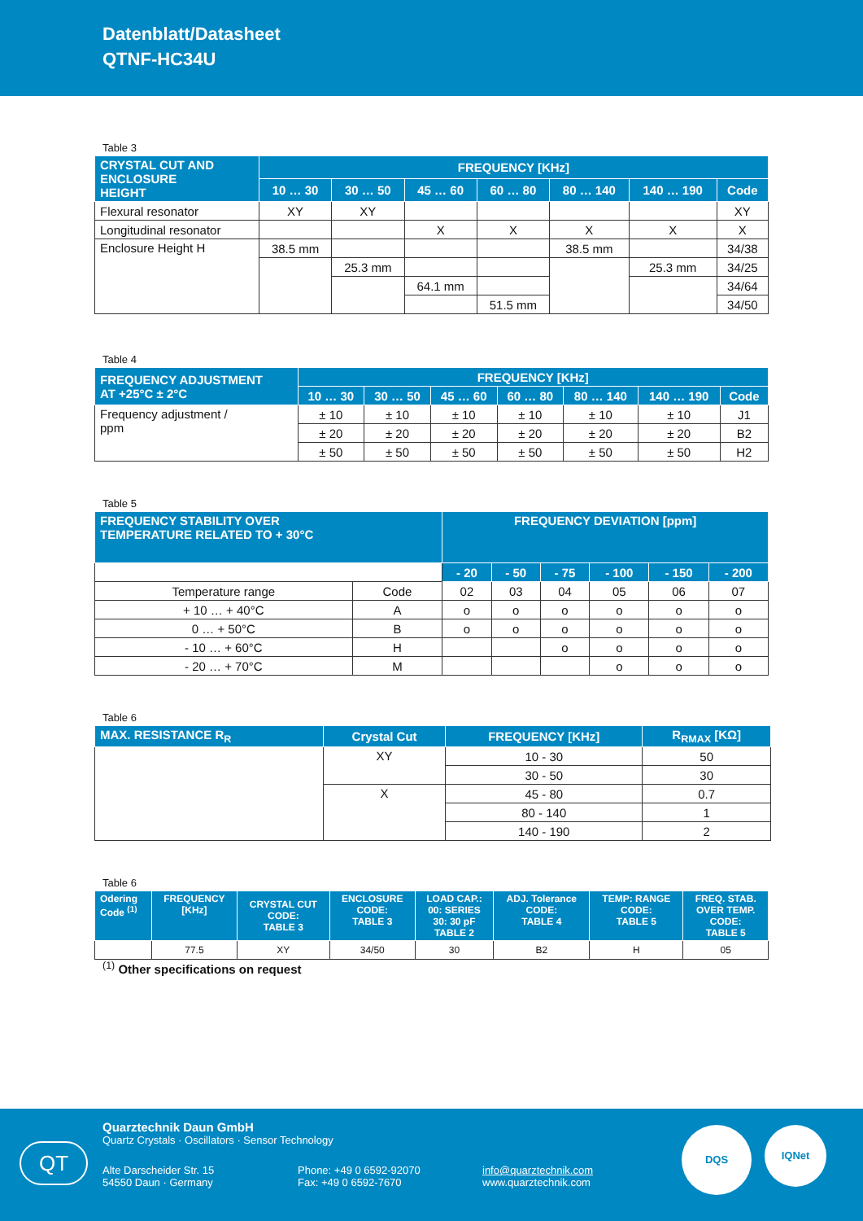Datenblatt/Datasheet
QTNF-HC34U
Table 3
| CRYSTAL CUT AND ENCLOSURE HEIGHT | FREQUENCY [KHz] | | | | | | |
| --- | --- | --- | --- | --- | --- | --- | --- |
| | 10 … 30 | 30 … 50 | 45 … 60 | 60 … 80 | 80 … 140 | 140 … 190 | Code |
| Flexural resonator | XY | XY | | | | | XY |
| Longitudinal resonator | | | X | X | X | X | X |
| Enclosure Height H | 38.5 mm | | | | 38.5 mm | | 34/38 |
| | | 25.3 mm | | | | 25.3 mm | 34/25 |
| | | | 64.1 mm | | | | 34/64 |
| | | | | 51.5 mm | | | 34/50 |
Table 4
| FREQUENCY ADJUSTMENT AT +25°C ± 2°C | FREQUENCY [KHz] | | | | | | |
| --- | --- | --- | --- | --- | --- | --- | --- |
| | 10 … 30 | 30 … 50 | 45 … 60 | 60 … 80 | 80 … 140 | 140 … 190 | Code |
| Frequency adjustment / ppm | ± 10 | ± 10 | ± 10 | ± 10 | ± 10 | ± 10 | J1 |
| | ± 20 | ± 20 | ± 20 | ± 20 | ± 20 | ± 20 | B2 |
| | ± 50 | ± 50 | ± 50 | ± 50 | ± 50 | ± 50 | H2 |
Table 5
| FREQUENCY STABILITY OVER TEMPERATURE RELATED TO + 30°C | | FREQUENCY DEVIATION [ppm] | | | | | |
| --- | --- | --- | --- | --- | --- | --- | --- |
| | | - 20 | - 50 | - 75 | - 100 | - 150 | - 200 |
| Temperature range | Code | 02 | 03 | 04 | 05 | 06 | 07 |
| + 10 … + 40°C | A | o | o | o | o | o | o |
| 0 … + 50°C | B | o | o | o | o | o | o |
| - 10 … + 60°C | H | | | o | o | o | o |
| - 20 … + 70°C | M | | | | o | o | o |
Table 6
| MAX. RESISTANCE R<sub>R</sub> | Crystal Cut | FREQUENCY [KHz] | R<sub>RMAX</sub> [KΩ] |
| --- | --- | --- | --- |
| | XY | 10 - 30 | 50 |
| | | 30 - 50 | 30 |
| | X | 45 - 80 | 0.7 |
| | | 80 - 140 | 1 |
| | | 140 - 190 | 2 |
Table 6
| Odering Code <sup>(1)</sup> | FREQUENCY [KHz] | CRYSTAL CUT CODE: TABLE 3 | ENCLOSURE CODE: TABLE 3 | LOAD CAP.: 00: SERIES 30: 30 pF TABLE 2 | ADJ. Tolerance CODE: TABLE 4 | TEMP: RANGE CODE: TABLE 5 | FREQ. STAB. OVER TEMP. CODE: TABLE 5 |
| --- | --- | --- | --- | --- | --- | --- | --- |
| | 77.5 | XY | 34/50 | 30 | B2 | H | 05 |
<sup>(1)</sup> Other specifications on request
QT
Quarztechnik Daun GmbH
Quartz Crystals · Oscillators · Sensor Technology
Alte Darscheider Str. 15
54550 Daun · Germany
Phone: +49 0 6592-92070
Fax: +49 0 6592-7670
info@quarztechnik.com
www.quarztechnik.com
DQS IQNet